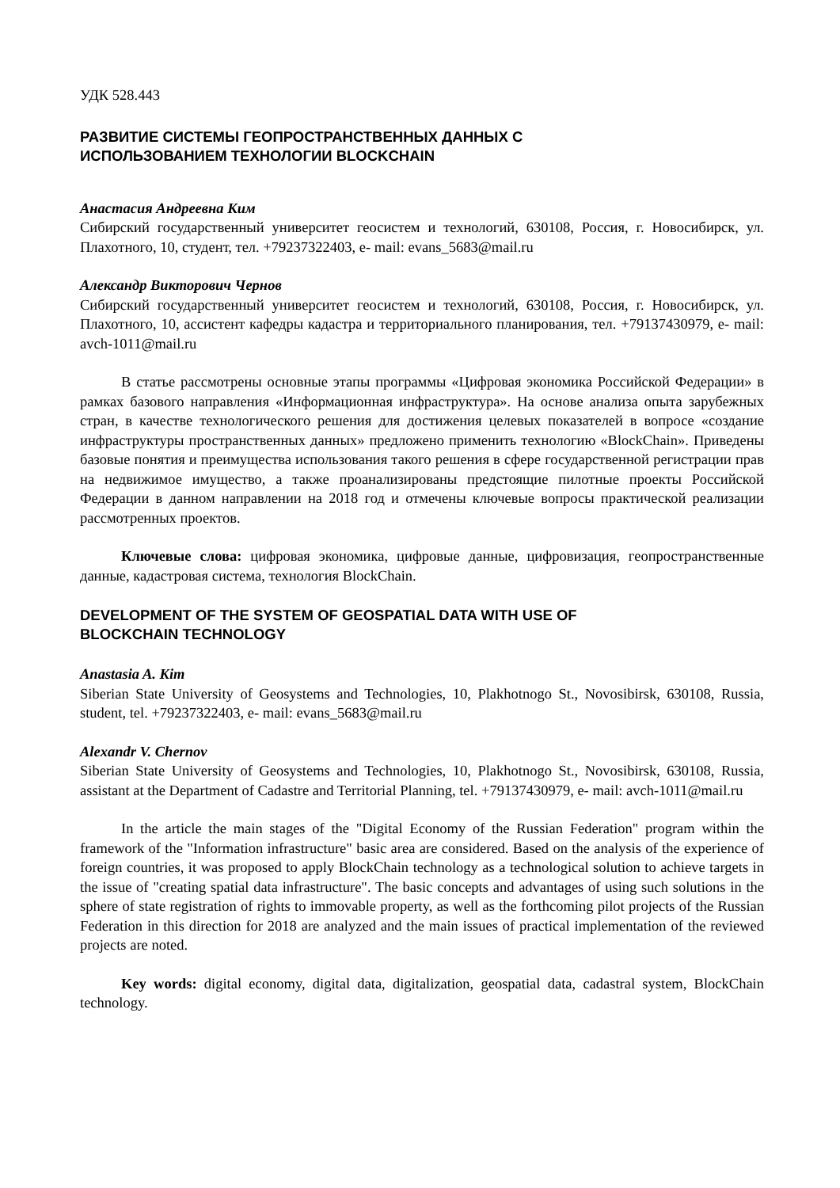УДК 528.443
РАЗВИТИЕ СИСТЕМЫ ГЕОПРОСТРАНСТВЕННЫХ ДАННЫХ С
ИСПОЛЬЗОВАНИЕМ ТЕХНОЛОГИИ BLOCKCHAIN
Анастасия Андреевна Ким
Сибирский государственный университет геосистем и технологий, 630108, Россия, г. Новосибирск, ул. Плахотного, 10, студент, тел. +79237322403, e- mail: evans_5683@mail.ru
Александр Викторович Чернов
Сибирский государственный университет геосистем и технологий, 630108, Россия, г. Новосибирск, ул. Плахотного, 10, ассистент кафедры кадастра и территориального планирования, тел. +79137430979, e- mail: avch-1011@mail.ru
В статье рассмотрены основные этапы программы «Цифровая экономика Российской Федерации» в рамках базового направления «Информационная инфраструктура». На основе анализа опыта зарубежных стран, в качестве технологического решения для достижения целевых показателей в вопросе «создание инфраструктуры пространственных данных» предложено применить технологию «BlockChain». Приведены базовые понятия и преимущества использования такого решения в сфере государственной регистрации прав на недвижимое имущество, а также проанализированы предстоящие пилотные проекты Российской Федерации в данном направлении на 2018 год и отмечены ключевые вопросы практической реализации рассмотренных проектов.
Ключевые слова: цифровая экономика, цифровые данные, цифровизация, геопространственные данные, кадастровая система, технология BlockChain.
DEVELOPMENT OF THE SYSTEM OF GEOSPATIAL DATA WITH USE OF
BLOCKCHAIN TECHNOLOGY
Anastasia A. Kim
Siberian State University of Geosystems and Technologies, 10, Plakhotnogo St., Novosibirsk, 630108, Russia, student, tel. +79237322403, e- mail: evans_5683@mail.ru
Alexandr V. Chernov
Siberian State University of Geosystems and Technologies, 10, Plakhotnogo St., Novosibirsk, 630108, Russia, assistant at the Department of Cadastre and Territorial Planning, tel. +79137430979, e- mail: avch-1011@mail.ru
In the article the main stages of the "Digital Economy of the Russian Federation" program within the framework of the "Information infrastructure" basic area are considered. Based on the analysis of the experience of foreign countries, it was proposed to apply BlockChain technology as a technological solution to achieve targets in the issue of "creating spatial data infrastructure". The basic concepts and advantages of using such solutions in the sphere of state registration of rights to immovable property, as well as the forthcoming pilot projects of the Russian Federation in this direction for 2018 are analyzed and the main issues of practical implementation of the reviewed projects are noted.
Key words: digital economy, digital data, digitalization, geospatial data, cadastral system, BlockChain technology.